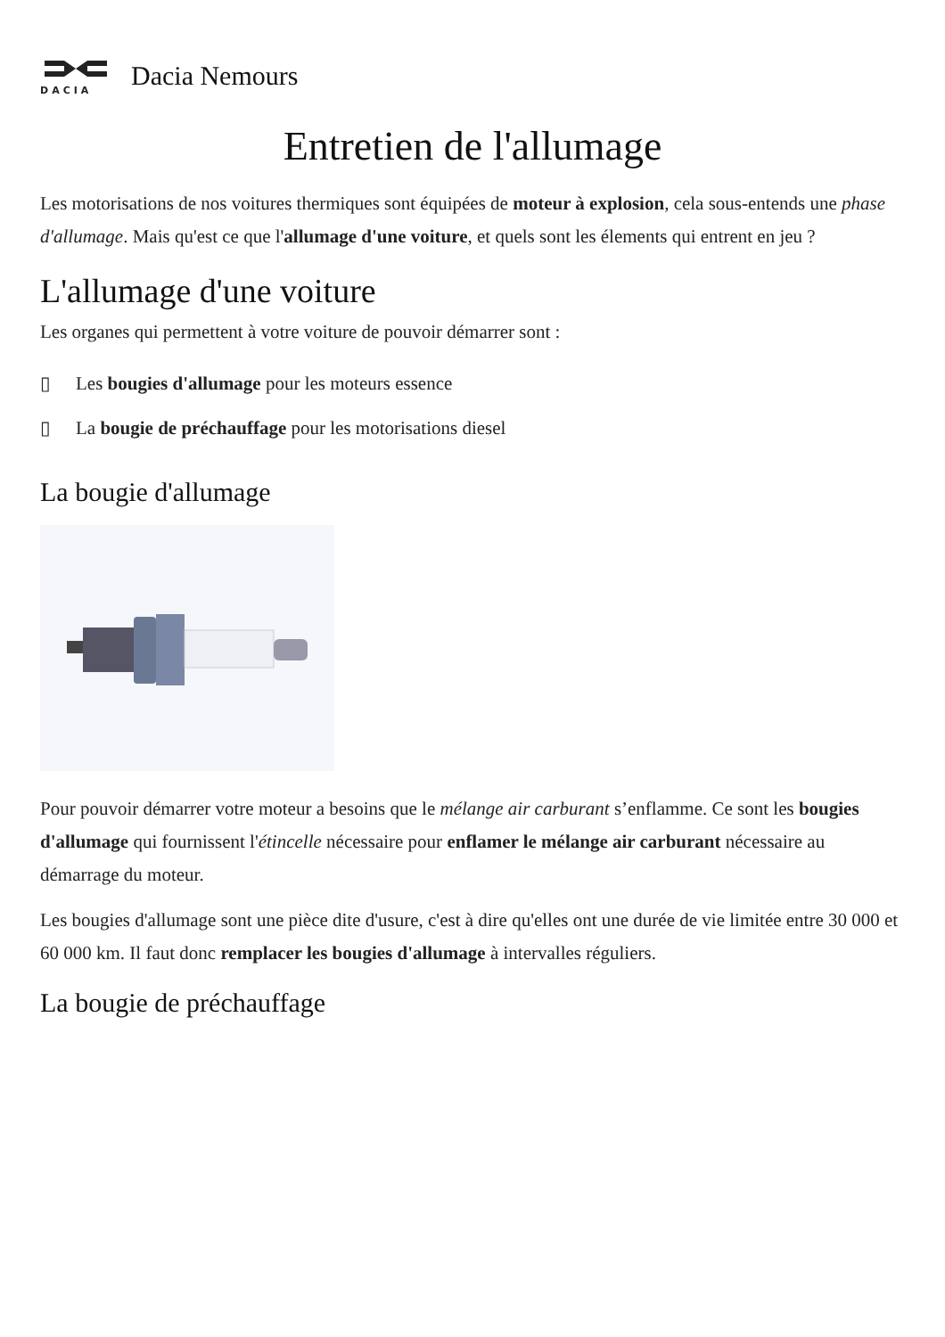DACIA
Dacia Nemours
Entretien de l'allumage
Les motorisations de nos voitures thermiques sont équipées de moteur à explosion, cela sous-entends une phase d'allumage. Mais qu'est ce que l'allumage d'une voiture, et quels sont les élements qui entrent en jeu ?
L'allumage d'une voiture
Les organes qui permettent à votre voiture de pouvoir démarrer sont :
▯ Les bougies d'allumage pour les moteurs essence
▯ La bougie de préchauffage pour les motorisations diesel
La bougie d'allumage
Pour pouvoir démarrer votre moteur a besoins que le mélange air carburant s’enflamme. Ce sont les bougies d'allumage qui fournissent l'étincelle nécessaire pour enflamer le mélange air carburant nécessaire au démarrage du moteur.
Les bougies d'allumage sont une pièce dite d'usure, c'est à dire qu'elles ont une durée de vie limitée entre 30 000 et 60 000 km. Il faut donc remplacer les bougies d'allumage à intervalles réguliers.
La bougie de préchauffage